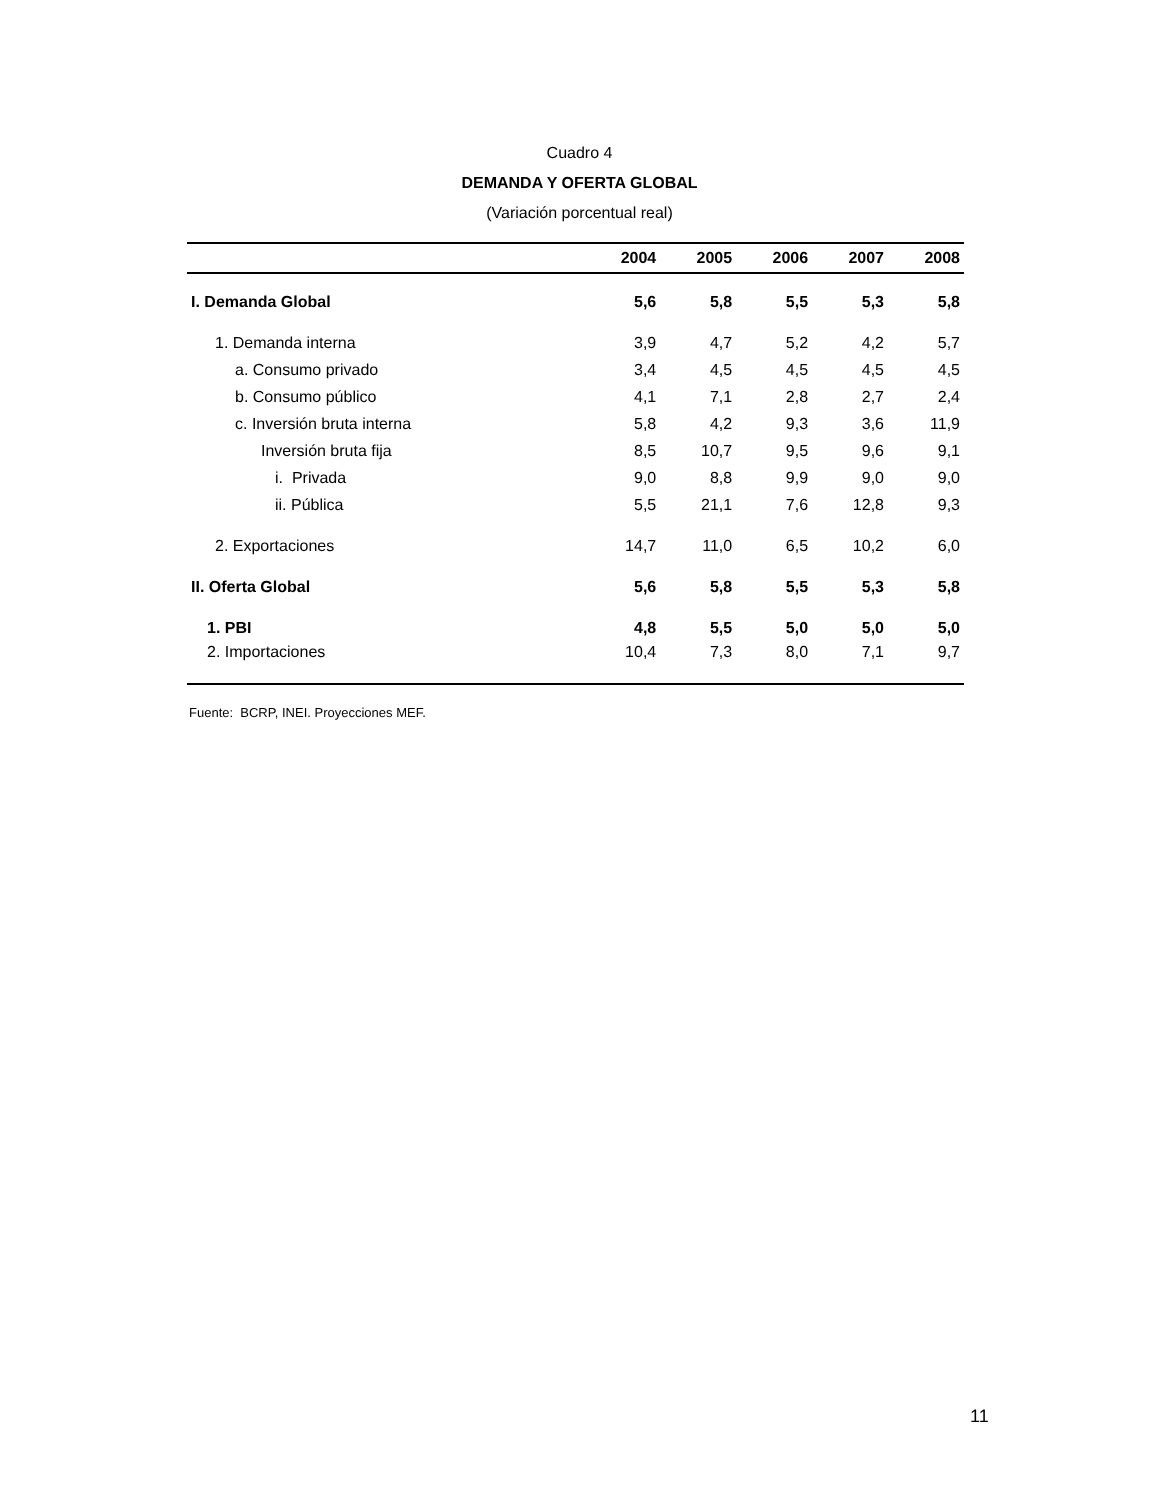Cuadro 4
DEMANDA Y OFERTA GLOBAL
(Variación porcentual real)
| | 2004 | 2005 | 2006 | 2007 | 2008 |
| --- | --- | --- | --- | --- | --- |
| I. Demanda Global | 5,6 | 5,8 | 5,5 | 5,3 | 5,8 |
| 1. Demanda interna | 3,9 | 4,7 | 5,2 | 4,2 | 5,7 |
| a. Consumo privado | 3,4 | 4,5 | 4,5 | 4,5 | 4,5 |
| b. Consumo público | 4,1 | 7,1 | 2,8 | 2,7 | 2,4 |
| c. Inversión bruta interna | 5,8 | 4,2 | 9,3 | 3,6 | 11,9 |
| Inversión bruta fija | 8,5 | 10,7 | 9,5 | 9,6 | 9,1 |
| i. Privada | 9,0 | 8,8 | 9,9 | 9,0 | 9,0 |
| ii. Pública | 5,5 | 21,1 | 7,6 | 12,8 | 9,3 |
| 2. Exportaciones | 14,7 | 11,0 | 6,5 | 10,2 | 6,0 |
| II. Oferta Global | 5,6 | 5,8 | 5,5 | 5,3 | 5,8 |
| 1. PBI | 4,8 | 5,5 | 5,0 | 5,0 | 5,0 |
| 2. Importaciones | 10,4 | 7,3 | 8,0 | 7,1 | 9,7 |
Fuente: BCRP, INEI. Proyecciones MEF.
11